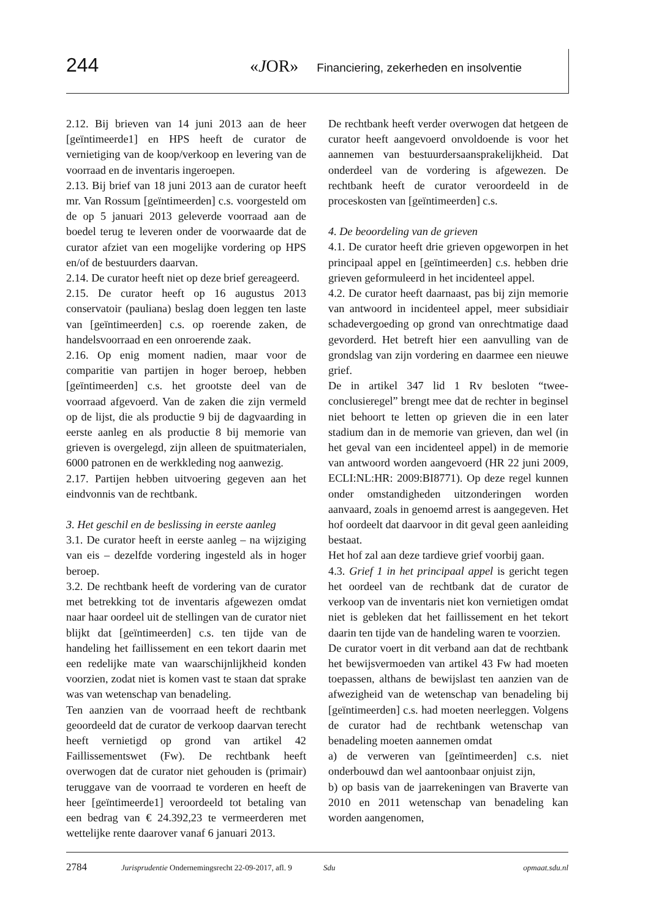244 «JOR» Financiering, zekerheden en insolventie
2.12. Bij brieven van 14 juni 2013 aan de heer [geïntimeerde1] en HPS heeft de curator de vernietiging van de koop/verkoop en levering van de voorraad en de inventaris ingeroepen.
2.13. Bij brief van 18 juni 2013 aan de curator heeft mr. Van Rossum [geïntimeerden] c.s. voorgesteld om de op 5 januari 2013 geleverde voorraad aan de boedel terug te leveren onder de voorwaarde dat de curator afziet van een mogelijke vordering op HPS en/of de bestuurders daarvan.
2.14. De curator heeft niet op deze brief gereageerd.
2.15. De curator heeft op 16 augustus 2013 conservatoir (pauliana) beslag doen leggen ten laste van [geïntimeerden] c.s. op roerende zaken, de handelsvoorraad en een onroerende zaak.
2.16. Op enig moment nadien, maar voor de comparitie van partijen in hoger beroep, hebben [geïntimeerden] c.s. het grootste deel van de voorraad afgevoerd. Van de zaken die zijn vermeld op de lijst, die als productie 9 bij de dagvaarding in eerste aanleg en als productie 8 bij memorie van grieven is overgelegd, zijn alleen de spuitmaterialen, 6000 patronen en de werkkleding nog aanwezig.
2.17. Partijen hebben uitvoering gegeven aan het eindvonnis van de rechtbank.
3. Het geschil en de beslissing in eerste aanleg
3.1. De curator heeft in eerste aanleg – na wijziging van eis – dezelfde vordering ingesteld als in hoger beroep.
3.2. De rechtbank heeft de vordering van de curator met betrekking tot de inventaris afgewezen omdat naar haar oordeel uit de stellingen van de curator niet blijkt dat [geïntimeerden] c.s. ten tijde van de handeling het faillissement en een tekort daarin met een redelijke mate van waarschijnlijkheid konden voorzien, zodat niet is komen vast te staan dat sprake was van wetenschap van benadeling.
Ten aanzien van de voorraad heeft de rechtbank geoordeeld dat de curator de verkoop daarvan terecht heeft vernietigd op grond van artikel 42 Faillissementswet (Fw). De rechtbank heeft overwogen dat de curator niet gehouden is (primair) teruggave van de voorraad te vorderen en heeft de heer [geïntimeerde1] veroordeeld tot betaling van een bedrag van € 24.392,23 te vermeerderen met wettelijke rente daarover vanaf 6 januari 2013.
De rechtbank heeft verder overwogen dat hetgeen de curator heeft aangevoerd onvoldoende is voor het aannemen van bestuurdersaansprakelijkheid. Dat onderdeel van de vordering is afgewezen. De rechtbank heeft de curator veroordeeld in de proceskosten van [geïntimeerden] c.s.
4. De beoordeling van de grieven
4.1. De curator heeft drie grieven opgeworpen in het principaal appel en [geïntimeerden] c.s. hebben drie grieven geformuleerd in het incidenteel appel.
4.2. De curator heeft daarnaast, pas bij zijn memorie van antwoord in incidenteel appel, meer subsidiair schadevergoeding op grond van onrechtmatige daad gevorderd. Het betreft hier een aanvulling van de grondslag van zijn vordering en daarmee een nieuwe grief.
De in artikel 347 lid 1 Rv besloten “twee-conclusieregel” brengt mee dat de rechter in beginsel niet behoort te letten op grieven die in een later stadium dan in de memorie van grieven, dan wel (in het geval van een incidenteel appel) in de memorie van antwoord worden aangevoerd (HR 22 juni 2009, ECLI:NL:HR: 2009:BI8771). Op deze regel kunnen onder omstandigheden uitzonderingen worden aanvaard, zoals in genoemd arrest is aangegeven. Het hof oordeelt dat daarvoor in dit geval geen aanleiding bestaat.
Het hof zal aan deze tardieve grief voorbij gaan.
4.3. Grief 1 in het principaal appel is gericht tegen het oordeel van de rechtbank dat de curator de verkoop van de inventaris niet kon vernietigen omdat niet is gebleken dat het faillissement en het tekort daarin ten tijde van de handeling waren te voorzien.
De curator voert in dit verband aan dat de rechtbank het bewijsvermoeden van artikel 43 Fw had moeten toepassen, althans de bewijslast ten aanzien van de afwezigheid van de wetenschap van benadeling bij [geïntimeerden] c.s. had moeten neerleggen. Volgens de curator had de rechtbank wetenschap van benadeling moeten aannemen omdat
a) de verweren van [geïntimeerden] c.s. niet onderbouwd dan wel aantoonbaar onjuist zijn,
b) op basis van de jaarrekeningen van Braverte van 2010 en 2011 wetenschap van benadeling kan worden aangenomen,
2784 Jurisprudentie Ondernemingsrecht 22-09-2017, afl. 9 Sdu opmaat.sdu.nl